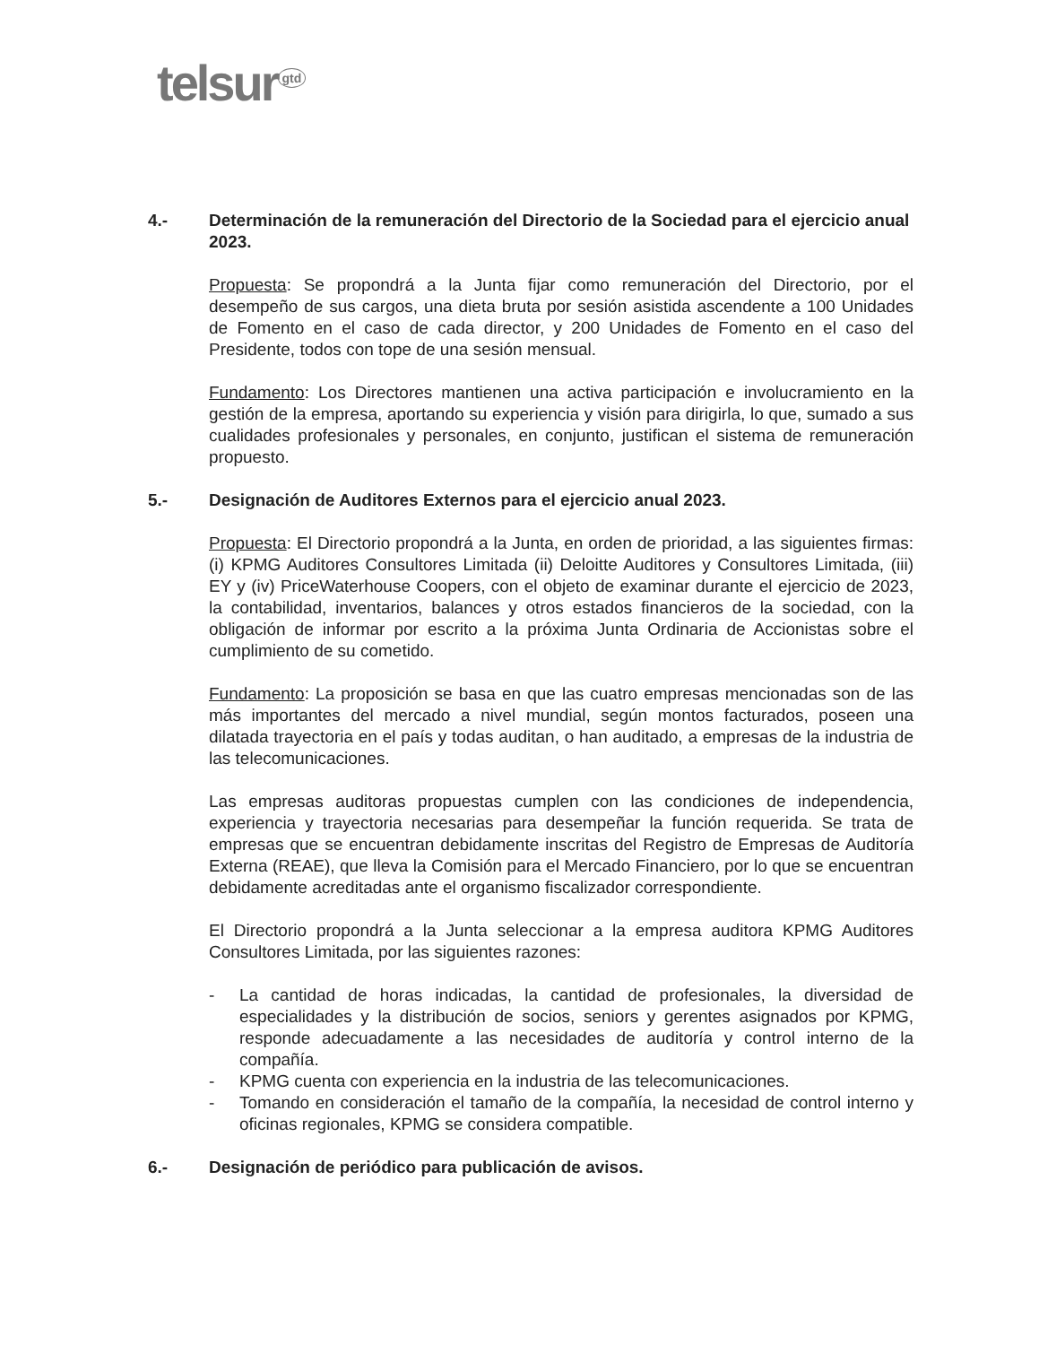telsur<sup>gtd</sup>
4.- Determinación de la remuneración del Directorio de la Sociedad para el ejercicio anual 2023.
Propuesta: Se propondrá a la Junta fijar como remuneración del Directorio, por el desempeño de sus cargos, una dieta bruta por sesión asistida ascendente a 100 Unidades de Fomento en el caso de cada director, y 200 Unidades de Fomento en el caso del Presidente, todos con tope de una sesión mensual.
Fundamento: Los Directores mantienen una activa participación e involucramiento en la gestión de la empresa, aportando su experiencia y visión para dirigirla, lo que, sumado a sus cualidades profesionales y personales, en conjunto, justifican el sistema de remuneración propuesto.
5.- Designación de Auditores Externos para el ejercicio anual 2023.
Propuesta: El Directorio propondrá a la Junta, en orden de prioridad, a las siguientes firmas: (i) KPMG Auditores Consultores Limitada (ii) Deloitte Auditores y Consultores Limitada, (iii) EY y (iv) PriceWaterhouse Coopers, con el objeto de examinar durante el ejercicio de 2023, la contabilidad, inventarios, balances y otros estados financieros de la sociedad, con la obligación de informar por escrito a la próxima Junta Ordinaria de Accionistas sobre el cumplimiento de su cometido.
Fundamento: La proposición se basa en que las cuatro empresas mencionadas son de las más importantes del mercado a nivel mundial, según montos facturados, poseen una dilatada trayectoria en el país y todas auditan, o han auditado, a empresas de la industria de las telecomunicaciones.
Las empresas auditoras propuestas cumplen con las condiciones de independencia, experiencia y trayectoria necesarias para desempeñar la función requerida. Se trata de empresas que se encuentran debidamente inscritas del Registro de Empresas de Auditoría Externa (REAE), que lleva la Comisión para el Mercado Financiero, por lo que se encuentran debidamente acreditadas ante el organismo fiscalizador correspondiente.
El Directorio propondrá a la Junta seleccionar a la empresa auditora KPMG Auditores Consultores Limitada, por las siguientes razones:
- La cantidad de horas indicadas, la cantidad de profesionales, la diversidad de especialidades y la distribución de socios, seniors y gerentes asignados por KPMG, responde adecuadamente a las necesidades de auditoría y control interno de la compañía.
- KPMG cuenta con experiencia en la industria de las telecomunicaciones.
- Tomando en consideración el tamaño de la compañía, la necesidad de control interno y oficinas regionales, KPMG se considera compatible.
6.- Designación de periódico para publicación de avisos.